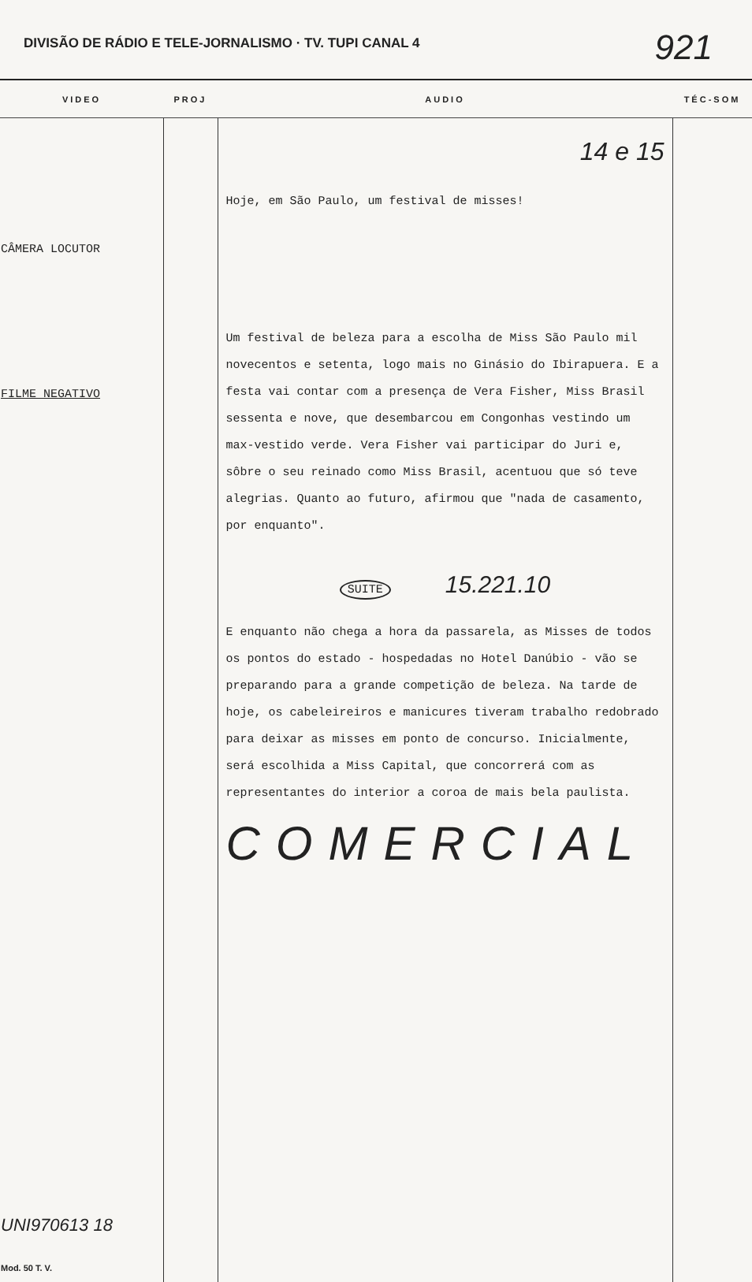DIVISÃO DE RÁDIO E TELE-JORNALISMO · TV. TUPI CANAL 4 921
| VIDEO | PROJ | AUDIO | TÉC-SOM |
| --- | --- | --- | --- |
| CÂMERA LOCUTOR FILME NEGATIVO UNI970613 18 Mod. 50 T. V. | | 14 e 15 Hoje, em São Paulo, um festival de misses! Um festival de beleza para a escolha de Miss São Paulo mil novecentos e setenta, logo mais no Ginásio do Ibirapuera. E a festa vai contar com a presença de Vera Fisher, Miss Brasil sessenta e nove, que desembarcou em Congonhas vestindo um max-vestido verde. Vera Fisher vai participar do Juri e, sôbre o seu reinado como Miss Brasil, acentuou que só teve alegrias. Quanto ao futuro, afirmou que "nada de casamento, por enquanto". SUITE 15.221.10 E enquanto não chega a hora da passarela, as Misses de todos os pontos do estado - hospedadas no Hotel Danúbio - vão se preparando para a grande competição de beleza. Na tarde de hoje, os cabeleireiros e manicures tiveram trabalho redobrado para deixar as misses em ponto de concurso. Inicialmente, será escolhida a Miss Capital, que concorrerá com as representantes do interior a coroa de mais bela paulista. COMERCIAL | |